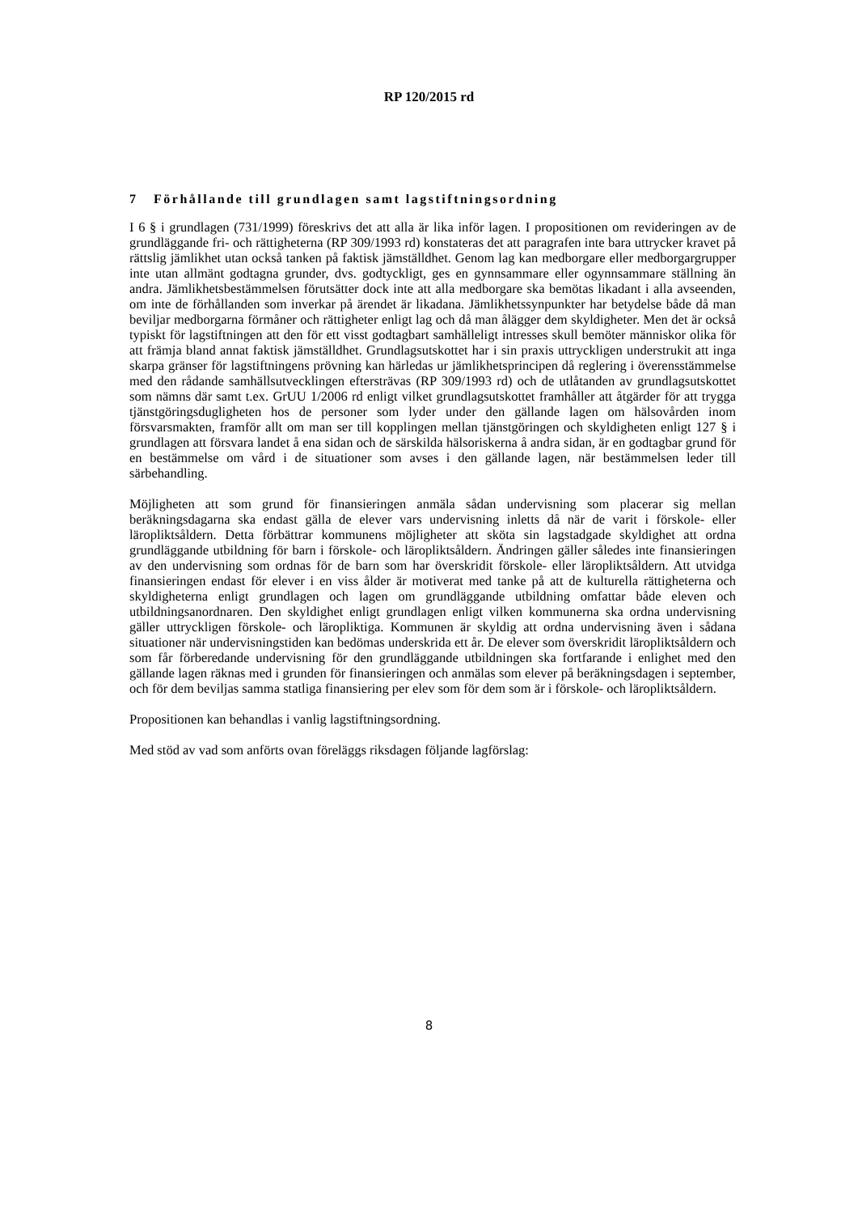RP 120/2015 rd
7 Förhållande till grundlagen samt lagstiftningsordning
I 6 § i grundlagen (731/1999) föreskrivs det att alla är lika inför lagen. I propositionen om revideringen av de grundläggande fri- och rättigheterna (RP 309/1993 rd) konstateras det att paragrafen inte bara uttrycker kravet på rättslig jämlikhet utan också tanken på faktisk jämställdhet. Genom lag kan medborgare eller medborgargrupper inte utan allmänt godtagna grunder, dvs. godtyckligt, ges en gynnsammare eller ogynnsammare ställning än andra. Jämlikhetsbestämmelsen förutsätter dock inte att alla medborgare ska bemötas likadant i alla avseenden, om inte de förhållanden som inverkar på ärendet är likadana. Jämlikhetssynpunkter har betydelse både då man beviljar medborgarna förmåner och rättigheter enligt lag och då man ålägger dem skyldigheter. Men det är också typiskt för lagstiftningen att den för ett visst godtagbart samhälleligt intresses skull bemöter människor olika för att främja bland annat faktisk jämställdhet. Grundlagsutskottet har i sin praxis uttryckligen understrukit att inga skarpa gränser för lagstiftningens prövning kan härledas ur jämlikhetsprincipen då reglering i överensstämmelse med den rådande samhällsutvecklingen eftersträvas (RP 309/1993 rd) och de utlåtanden av grundlagsutskottet som nämns där samt t.ex. GrUU 1/2006 rd enligt vilket grundlagsutskottet framhåller att åtgärder för att trygga tjänstgöringsdugligheten hos de personer som lyder under den gällande lagen om hälsovården inom försvarsmakten, framför allt om man ser till kopplingen mellan tjänstgöringen och skyldigheten enligt 127 § i grundlagen att försvara landet å ena sidan och de särskilda hälsoriskerna å andra sidan, är en godtagbar grund för en bestämmelse om vård i de situationer som avses i den gällande lagen, när bestämmelsen leder till särbehandling.
Möjligheten att som grund för finansieringen anmäla sådan undervisning som placerar sig mellan beräkningsdagarna ska endast gälla de elever vars undervisning inletts då när de varit i förskole- eller läropliktsåldern. Detta förbättrar kommunens möjligheter att sköta sin lagstadgade skyldighet att ordna grundläggande utbildning för barn i förskole- och läropliktsåldern. Ändringen gäller således inte finansieringen av den undervisning som ordnas för de barn som har överskridit förskole- eller läropliktsåldern. Att utvidga finansieringen endast för elever i en viss ålder är motiverat med tanke på att de kulturella rättigheterna och skyldigheterna enligt grundlagen och lagen om grundläggande utbildning omfattar både eleven och utbildningsanordnaren. Den skyldighet enligt grundlagen enligt vilken kommunerna ska ordna undervisning gäller uttryckligen förskole- och läropliktiga. Kommunen är skyldig att ordna undervisning även i sådana situationer när undervisningstiden kan bedömas underskrida ett år. De elever som överskridit läropliktsåldern och som får förberedande undervisning för den grundläggande utbildningen ska fortfarande i enlighet med den gällande lagen räknas med i grunden för finansieringen och anmälas som elever på beräkningsdagen i september, och för dem beviljas samma statliga finansiering per elev som för dem som är i förskole- och läropliktsåldern.
Propositionen kan behandlas i vanlig lagstiftningsordning.
Med stöd av vad som anförts ovan föreläggs riksdagen följande lagförslag:
8